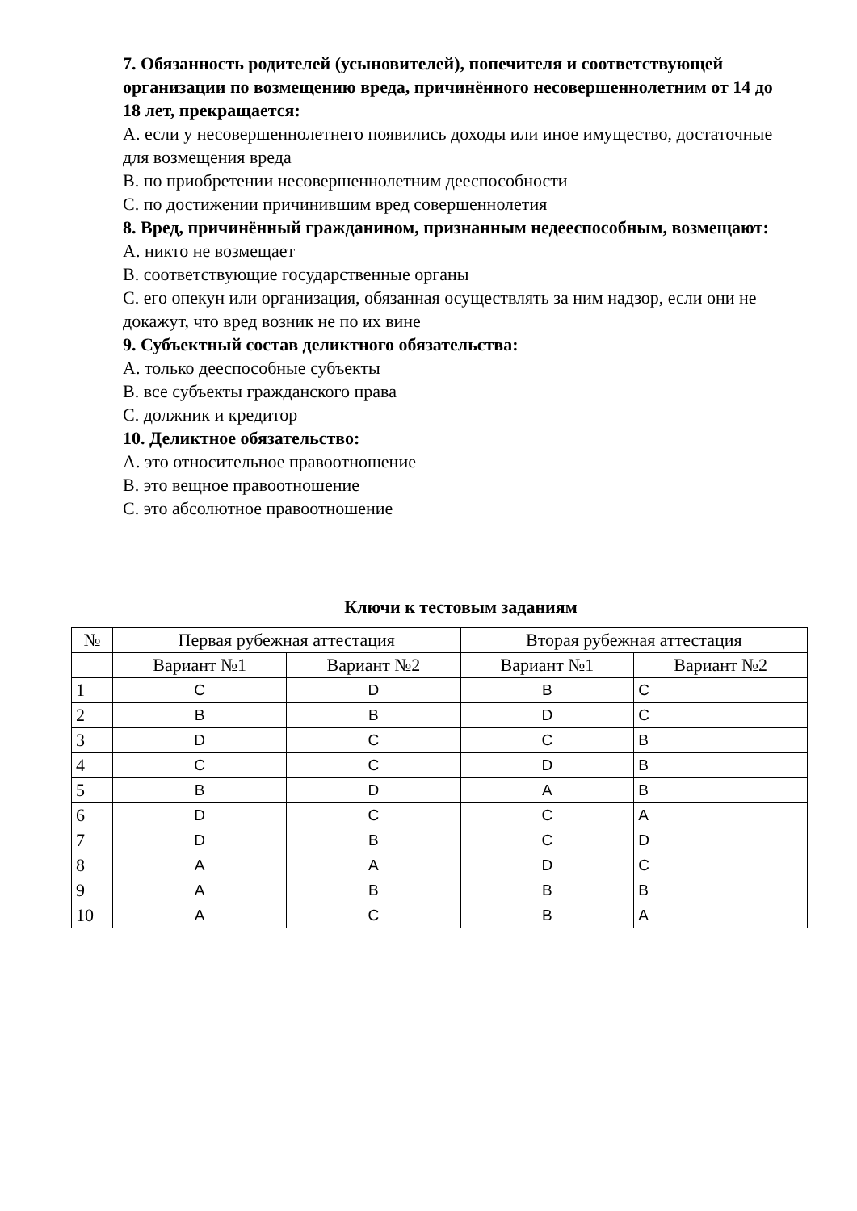7. Обязанность родителей (усыновителей), попечителя и соответствующей организации по возмещению вреда, причинённого несовершеннолетним от 14 до 18 лет, прекращается:
А. если у несовершеннолетнего появились доходы или иное имущество, достаточные для возмещения вреда
В. по приобретении несовершеннолетним дееспособности
С. по достижении причинившим вред совершеннолетия
8. Вред, причинённый гражданином, признанным недееспособным, возмещают:
А. никто не возмещает
В. соответствующие государственные органы
С. его опекун или организация, обязанная осуществлять за ним надзор, если они не докажут, что вред возник не по их вине
9. Субъектный состав деликтного обязательства:
А. только дееспособные субъекты
В. все субъекты гражданского права
С. должник и кредитор
10. Деликтное обязательство:
А. это относительное правоотношение
В. это вещное правоотношение
С. это абсолютное правоотношение
Ключи к тестовым заданиям
| № | Первая рубежная аттестация | | Вторая рубежная аттестация | |
| --- | --- | --- | --- | --- |
| | Вариант №1 | Вариант №2 | Вариант №1 | Вариант №2 |
| 1 | C | D | B | C |
| 2 | B | B | D | C |
| 3 | D | C | C | B |
| 4 | C | C | D | B |
| 5 | B | D | A | B |
| 6 | D | C | C | A |
| 7 | D | B | C | D |
| 8 | A | A | D | C |
| 9 | A | B | B | B |
| 10 | A | C | B | A |